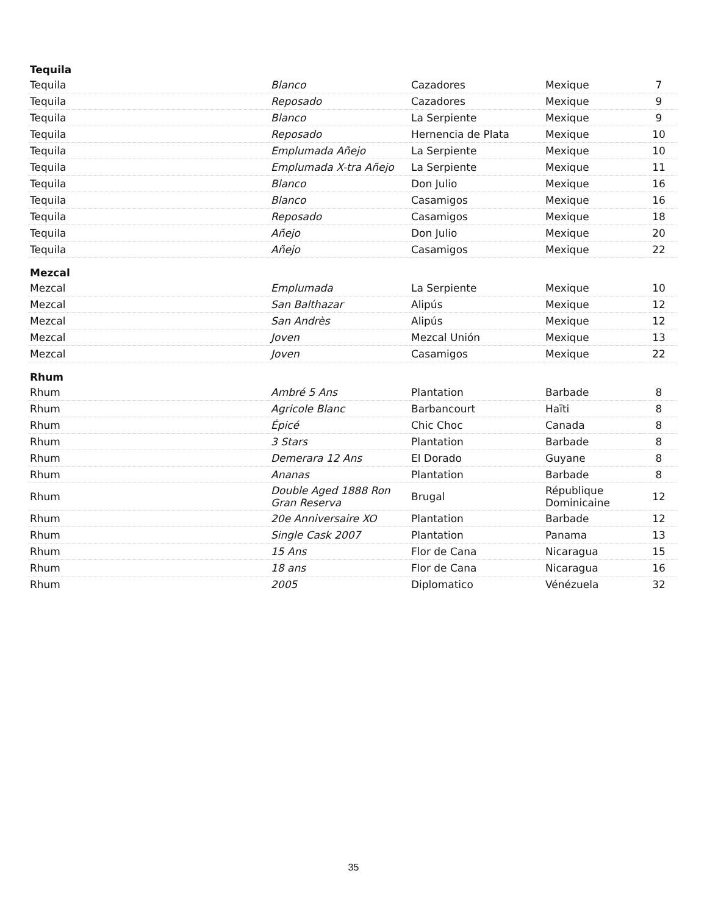| Tequila | | | | |
| --- | --- | --- | --- | --- |
| Tequila | Blanco | Cazadores | Mexique | 7 |
| Tequila | Reposado | Cazadores | Mexique | 9 |
| Tequila | Blanco | La Serpiente | Mexique | 9 |
| Tequila | Reposado | Hernencia de Plata | Mexique | 10 |
| Tequila | Emplumada Añejo | La Serpiente | Mexique | 10 |
| Tequila | Emplumada X-tra Añejo | La Serpiente | Mexique | 11 |
| Tequila | Blanco | Don Julio | Mexique | 16 |
| Tequila | Blanco | Casamigos | Mexique | 16 |
| Tequila | Reposado | Casamigos | Mexique | 18 |
| Tequila | Añejo | Don Julio | Mexique | 20 |
| Tequila | Añejo | Casamigos | Mexique | 22 |
| Mezcal | | | | |
| Mezcal | Emplumada | La Serpiente | Mexique | 10 |
| Mezcal | San Balthazar | Alipús | Mexique | 12 |
| Mezcal | San Andrès | Alipús | Mexique | 12 |
| Mezcal | Joven | Mezcal Unión | Mexique | 13 |
| Mezcal | Joven | Casamigos | Mexique | 22 |
| Rhum | | | | |
| Rhum | Ambré 5 Ans | Plantation | Barbade | 8 |
| Rhum | Agricole Blanc | Barbancourt | Haïti | 8 |
| Rhum | Épicé | Chic Choc | Canada | 8 |
| Rhum | 3 Stars | Plantation | Barbade | 8 |
| Rhum | Demerara 12 Ans | El Dorado | Guyane | 8 |
| Rhum | Ananas | Plantation | Barbade | 8 |
| Rhum | Double Aged 1888 Ron Gran Reserva | Brugal | République Dominicaine | 12 |
| Rhum | 20e Anniversaire XO | Plantation | Barbade | 12 |
| Rhum | Single Cask 2007 | Plantation | Panama | 13 |
| Rhum | 15 Ans | Flor de Cana | Nicaragua | 15 |
| Rhum | 18 ans | Flor de Cana | Nicaragua | 16 |
| Rhum | 2005 | Diplomatico | Vénézuela | 32 |
35